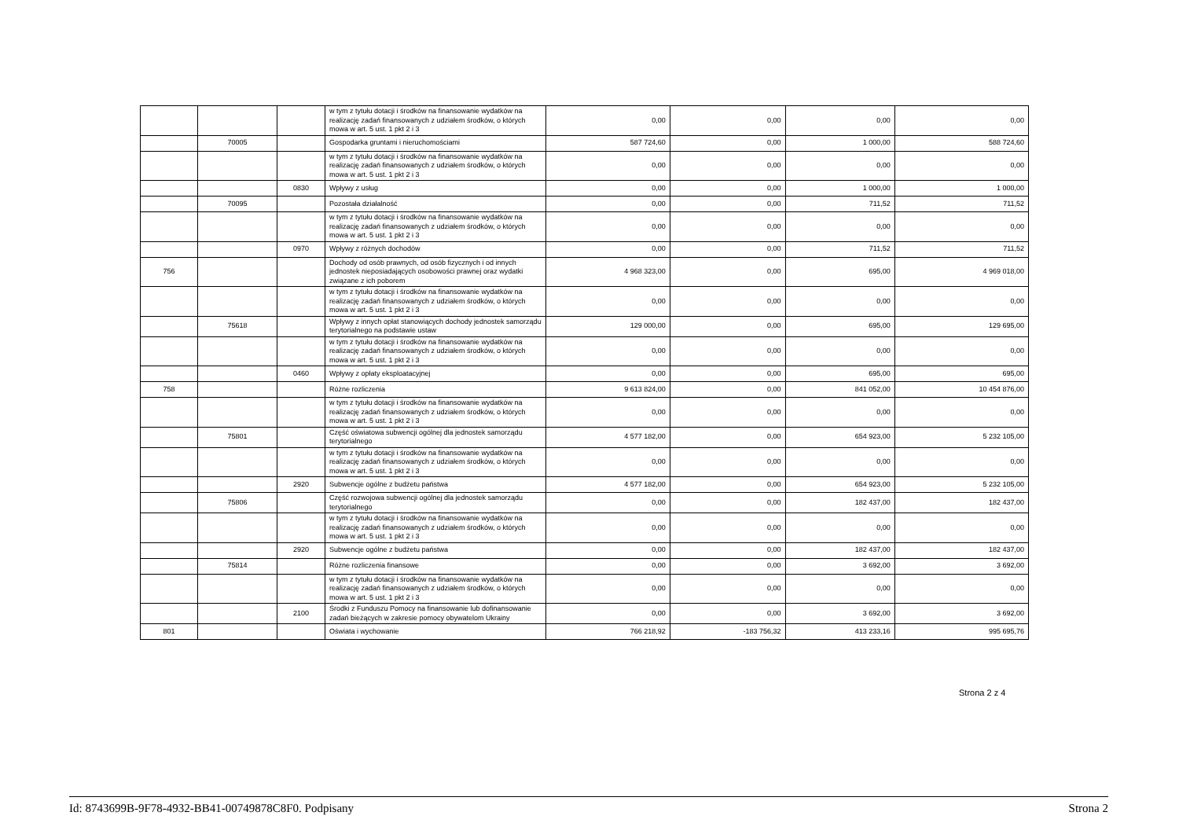| | | | w tym z tytułu dotacji i środków na finansowanie wydatków na realizację zadań finansowanych z udziałem środków, o których mowa w art. 5 ust. 1 pkt 2 i 3 | 0,00 | 0,00 | 0,00 | 0,00 |
| | 70005 | | Gospodarka gruntami i nieruchomościami | 587 724,60 | 0,00 | 1 000,00 | 588 724,60 |
| | | | w tym z tytułu dotacji i środków na finansowanie wydatków na realizację zadań finansowanych z udziałem środków, o których mowa w art. 5 ust. 1 pkt 2 i 3 | 0,00 | 0,00 | 0,00 | 0,00 |
| | | 0830 | Wpływy z usług | 0,00 | 0,00 | 1 000,00 | 1 000,00 |
| | 70095 | | Pozostała działalność | 0,00 | 0,00 | 711,52 | 711,52 |
| | | | w tym z tytułu dotacji i środków na finansowanie wydatków na realizację zadań finansowanych z udziałem środków, o których mowa w art. 5 ust. 1 pkt 2 i 3 | 0,00 | 0,00 | 0,00 | 0,00 |
| | | 0970 | Wpływy z różnych dochodów | 0,00 | 0,00 | 711,52 | 711,52 |
| 756 | | | Dochody od osób prawnych, od osób fizycznych i od innych jednostek nieposiadających osobowości prawnej oraz wydatki związane z ich poborem | 4 968 323,00 | 0,00 | 695,00 | 4 969 018,00 |
| | | | w tym z tytułu dotacji i środków na finansowanie wydatków na realizację zadań finansowanych z udziałem środków, o których mowa w art. 5 ust. 1 pkt 2 i 3 | 0,00 | 0,00 | 0,00 | 0,00 |
| | 75618 | | Wpływy z innych opłat stanowiących dochody jednostek samorządu terytorialnego na podstawie ustaw | 129 000,00 | 0,00 | 695,00 | 129 695,00 |
| | | | w tym z tytułu dotacji i środków na finansowanie wydatków na realizację zadań finansowanych z udziałem środków, o których mowa w art. 5 ust. 1 pkt 2 i 3 | 0,00 | 0,00 | 0,00 | 0,00 |
| | | 0460 | Wpływy z opłaty eksploatacyjnej | 0,00 | 0,00 | 695,00 | 695,00 |
| 758 | | | Różne rozliczenia | 9 613 824,00 | 0,00 | 841 052,00 | 10 454 876,00 |
| | | | w tym z tytułu dotacji i środków na finansowanie wydatków na realizację zadań finansowanych z udziałem środków, o których mowa w art. 5 ust. 1 pkt 2 i 3 | 0,00 | 0,00 | 0,00 | 0,00 |
| | 75801 | | Część oświatowa subwencji ogólnej dla jednostek samorządu terytorialnego | 4 577 182,00 | 0,00 | 654 923,00 | 5 232 105,00 |
| | | | w tym z tytułu dotacji i środków na finansowanie wydatków na realizację zadań finansowanych z udziałem środków, o których mowa w art. 5 ust. 1 pkt 2 i 3 | 0,00 | 0,00 | 0,00 | 0,00 |
| | | 2920 | Subwencje ogólne z budżetu państwa | 4 577 182,00 | 0,00 | 654 923,00 | 5 232 105,00 |
| | 75806 | | Część rozwojowa subwencji ogólnej dla jednostek samorządu terytorialnego | 0,00 | 0,00 | 182 437,00 | 182 437,00 |
| | | | w tym z tytułu dotacji i środków na finansowanie wydatków na realizację zadań finansowanych z udziałem środków, o których mowa w art. 5 ust. 1 pkt 2 i 3 | 0,00 | 0,00 | 0,00 | 0,00 |
| | | 2920 | Subwencje ogólne z budżetu państwa | 0,00 | 0,00 | 182 437,00 | 182 437,00 |
| | 75814 | | Różne rozliczenia finansowe | 0,00 | 0,00 | 3 692,00 | 3 692,00 |
| | | | w tym z tytułu dotacji i środków na finansowanie wydatków na realizację zadań finansowanych z udziałem środków, o których mowa w art. 5 ust. 1 pkt 2 i 3 | 0,00 | 0,00 | 0,00 | 0,00 |
| | | 2100 | Środki z Funduszu Pomocy na finansowanie lub dofinansowanie zadań bieżących w zakresie pomocy obywatelom Ukrainy | 0,00 | 0,00 | 3 692,00 | 3 692,00 |
| 801 | | | Oświata i wychowanie | 766 218,92 | -183 756,32 | 413 233,16 | 995 695,76 |
Strona 2 z 4
Id: 8743699B-9F78-4932-BB41-00749878C8F0. Podpisany Strona 2